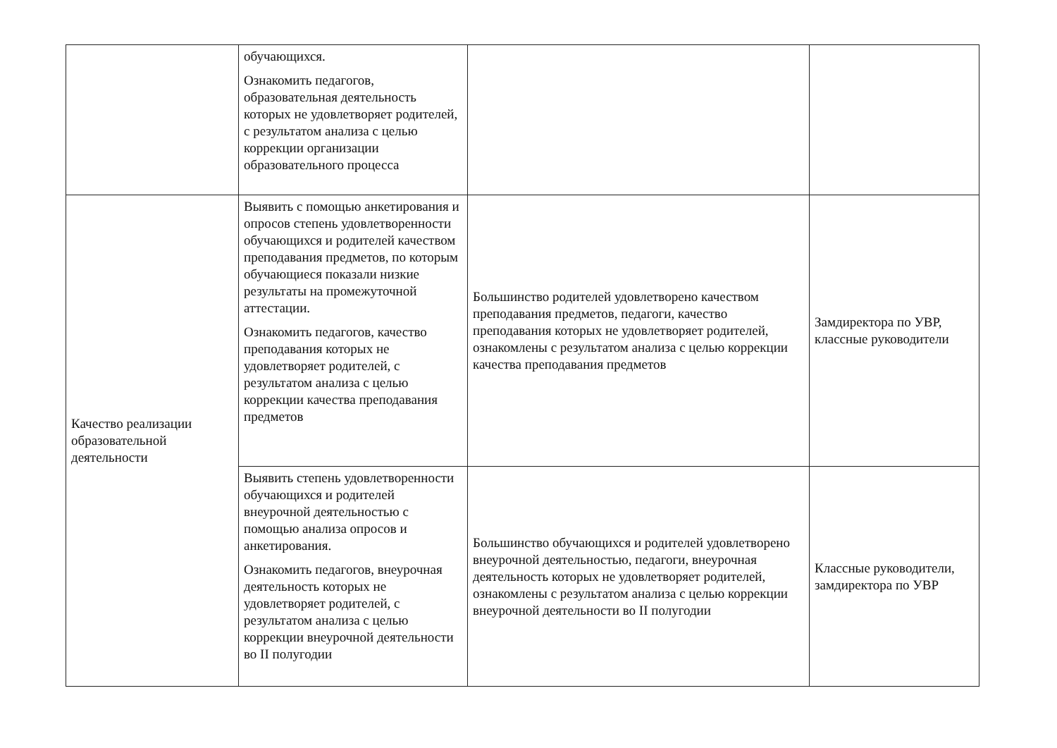| | обучающихся. Ознакомить педагогов, образовательная деятельность которых не удовлетворяет родителей, с результатом анализа с целью коррекции организации образовательного процесса | | |
| Качество реализации образовательной деятельности | Выявить с помощью анкетирования и опросов степень удовлетворенности обучающихся и родителей качеством преподавания предметов, по которым обучающиеся показали низкие результаты на промежуточной аттестации. Ознакомить педагогов, качество преподавания которых не удовлетворяет родителей, с результатом анализа с целью коррекции качества преподавания предметов | Большинство родителей удовлетворено качеством преподавания предметов, педагоги, качество преподавания которых не удовлетворяет родителей, ознакомлены с результатом анализа с целью коррекции качества преподавания предметов | Замдиректора по УВР, классные руководители |
| | Выявить степень удовлетворенности обучающихся и родителей внеурочной деятельностью с помощью анализа опросов и анкетирования. Ознакомить педагогов, внеурочная деятельность которых не удовлетворяет родителей, с результатом анализа с целью коррекции внеурочной деятельности во II полугодии | Большинство обучающихся и родителей удовлетворено внеурочной деятельностью, педагоги, внеурочная деятельность которых не удовлетворяет родителей, ознакомлены с результатом анализа с целью коррекции внеурочной деятельности во II полугодии | Классные руководители, замдиректора по УВР |